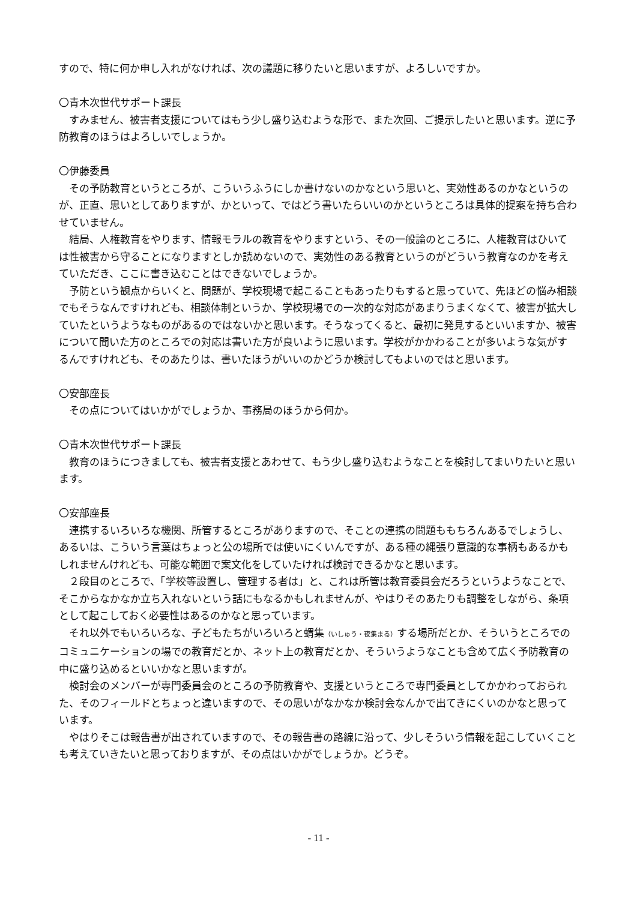すので、特に何か申し入れがなければ、次の議題に移りたいと思いますが、よろしいですか。
〇青木次世代サポート課長
すみません、被害者支援についてはもう少し盛り込むような形で、また次回、ご提示したいと思います。逆に予防教育のほうはよろしいでしょうか。
〇伊藤委員
その予防教育というところが、こういうふうにしか書けないのかなという思いと、実効性あるのかなというのが、正直、思いとしてありますが、かといって、ではどう書いたらいいのかというところは具体的提案を持ち合わせていません。
結局、人権教育をやります、情報モラルの教育をやりますという、その一般論のところに、人権教育はひいては性被害から守ることになりますとしか読めないので、実効性のある教育というのがどういう教育なのかを考えていただき、ここに書き込むことはできないでしょうか。
予防という観点からいくと、問題が、学校現場で起こることもあったりもすると思っていて、先ほどの悩み相談でもそうなんですけれども、相談体制というか、学校現場での一次的な対応があまりうまくなくて、被害が拡大していたというようなものがあるのではないかと思います。そうなってくると、最初に発見するといいますか、被害について聞いた方のところでの対応は書いた方が良いように思います。学校がかかわることが多いような気がするんですけれども、そのあたりは、書いたほうがいいのかどうか検討してもよいのではと思います。
〇安部座長
その点についてはいかがでしょうか、事務局のほうから何か。
〇青木次世代サポート課長
教育のほうにつきましても、被害者支援とあわせて、もう少し盛り込むようなことを検討してまいりたいと思います。
〇安部座長
連携するいろいろな機関、所管するところがありますので、そことの連携の問題ももちろんあるでしょうし、あるいは、こういう言葉はちょっと公の場所では使いにくいんですが、ある種の縄張り意識的な事柄もあるかもしれませんけれども、可能な範囲で案文化をしていたければ検討できるかなと思います。
２段目のところで、「学校等設置し、管理する者は」と、これは所管は教育委員会だろうというようなことで、そこからなかなか立ち入れないという話にもなるかもしれませんが、やはりそのあたりも調整をしながら、条項として起こしておく必要性はあるのかなと思っています。
それ以外でもいろいろな、子どもたちがいろいろと蝟集（いしゅう・夜集まる）する場所だとか、そういうところでのコミュニケーションの場での教育だとか、ネット上の教育だとか、そういうようなことも含めて広く予防教育の中に盛り込めるといいかなと思いますが。
検討会のメンバーが専門委員会のところの予防教育や、支援というところで専門委員としてかかわっておられた、そのフィールドとちょっと違いますので、その思いがなかなか検討会なんかで出てきにくいのかなと思っています。
やはりそこは報告書が出されていますので、その報告書の路線に沿って、少しそういう情報を起こしていくことも考えていきたいと思っておりますが、その点はいかがでしょうか。どうぞ。
- 11 -